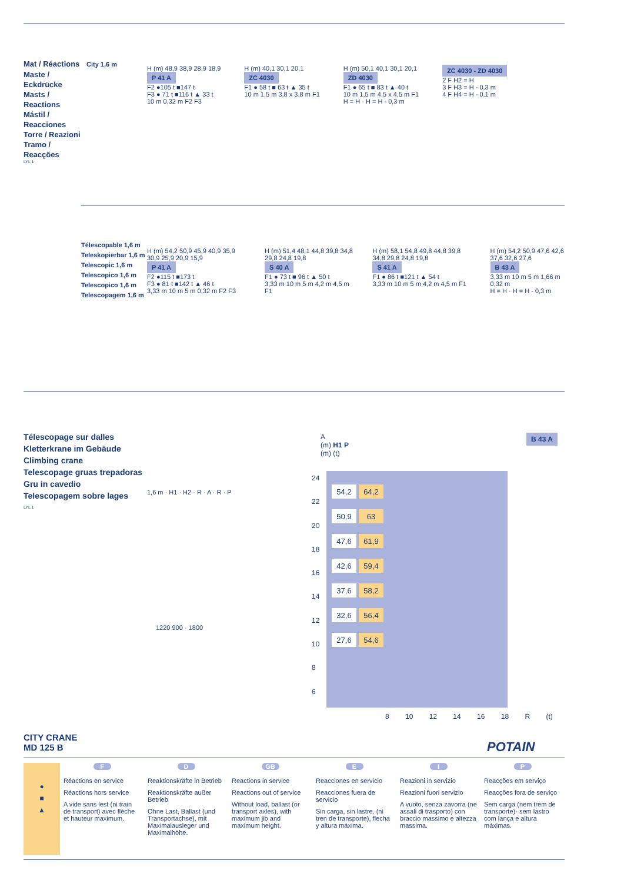Mat / Réactions City 1,6 m
Maste /
Eckdrücke
Masts /
Reactions
Mástil /
Reacciones
Torre / Reazioni
Tramo /
Reacções
LYL 1
H (m) 48,9 38,9 28,9 18,9
P 41 A
F2 ●105 t ■147 t
F3 ● 71 t ■116 t ▲ 33 t
10 m 0,32 m F2 F3
H (m) 40,1 30,1 20,1
ZC 4030
F1 ● 58 t ■ 63 t ▲ 35 t
10 m 1,5 m 3,8 x 3,8 m F1
H (m) 50,1 40,1 30,1 20,1
ZD 4030
F1 ● 65 t ■ 83 t ▲ 40 t
10 m 1,5 m 4,5 x 4,5 m F1
H = H · H = H - 0,3 m
ZC 4030 - ZD 4030
2 F H2 = H
3 F H3 = H - 0,3 m
4 F H4 = H - 0,1 m
Télescopable 1,6 m
Teleskopierbar 1,6 m
Telescopic 1,6 m
Telescopico 1,6 m
Telescopico 1,6 m
Telescopagem 1,6 m
H (m) 54,2 50,9 45,9 40,9 35,9 30,9 25,9 20,9 15,9
P 41 A
F2 ●115 t ■173 t
F3 ● 81 t ■142 t ▲ 46 t
3,33 m 10 m 5 m 0,32 m F2 F3
H (m) 51,4 48,1 44,8 39,8 34,8 29,8 24,8 19,8
S 40 A
F1 ● 73 t ■ 96 t ▲ 50 t
3,33 m 10 m 5 m 4,2 m 4,5 m F1
H (m) 58,1 54,8 49,8 44,8 39,8 34,8 29,8 24,8 19,8
S 41 A
F1 ● 86 t ■121 t ▲ 54 t
3,33 m 10 m 5 m 4,2 m 4,5 m F1
H (m) 54,2 50,9 47,6 42,6 37,6 32,6 27,6
B 43 A
3,33 m 10 m 5 m 1,66 m 0,32 m
H = H · H = H - 0,3 m
Télescopage sur dalles
Kletterkrane im Gebäude
Climbing crane
Telescopage gruas trepadoras
Gru in cavedio
Telescopagem sobre lages
LYL 1
1,6 m · H1 · H2 · R · A · R · P
1220 900 · 1800
A
(m) H1 P
(m) (t)
B 43 A
24
22
20
18
16
14
12
10
8
6
| 54,2 | 64,2 |
| 50,9 | 63 |
| 47,6 | 61,9 |
| 42,6 | 59,4 |
| 37,6 | 58,2 |
| 32,6 | 56,4 |
| 27,6 | 54,6 |
8 10 12 14 16 18 R (t)
CITY CRANE
MD 125 B
POTAIN
●
■
▲
F
Réactions en service
Réactions hors service
A vide sans lest (ni train de transport) avec flèche et hauteur maximum.
D
Reaktionskräfte in Betrieb
Reaktionskräfte außer Betrieb
Ohne Last, Ballast (und Transportachse), mit Maximalausleger und Maximalhöhe.
GB
Reactions in service
Reactions out of service
Without load, ballast (or transport axles), with maximum jib and maximum height.
E
Reacciones en servicio
Reacciones fuera de servicio
Sin carga, sin lastre, (ni tren de transporte), flecha y altura máxima.
I
Reazioni in servizio
Reazioni fuori servizio
A vuoto, senza zavorra (ne assali di trasporto) con braccio massimo e altezza massima.
P
Reacções em serviço
Reacções fora de serviço
Sem carga (nem trem de transporte)- sem lastro com lança e altura máximas.